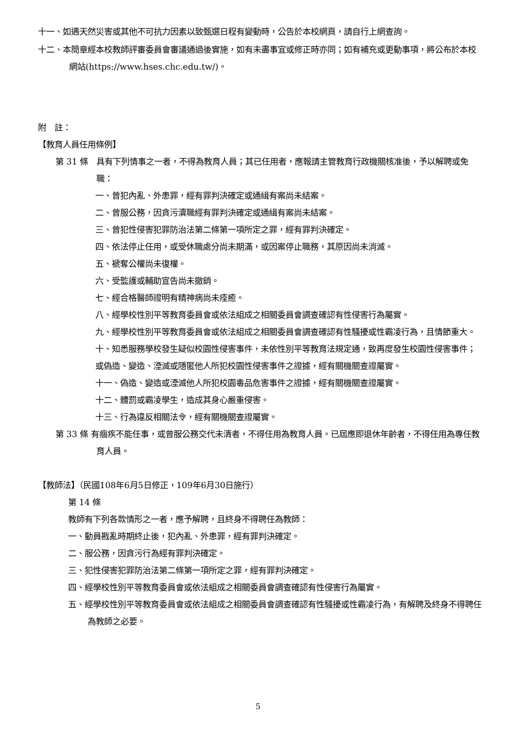十一、如遇天然災害或其他不可抗力因素以致甄選日程有變動時，公告於本校網頁，請自行上網查詢。
十二、本簡章經本校教師評審委員會審議通過後實施，如有未盡事宜或修正時亦同；如有補充或更動事項，將公布於本校網站(https://www.hses.chc.edu.tw/)。
附　註：
【教育人員任用條例】
第 31 條　具有下列情事之一者，不得為教育人員；其已任用者，應報請主管教育行政機關核准後，予以解聘或免職：
一、曾犯內亂、外患罪，經有罪判決確定或通緝有案尚未結案。
二、曾服公務，因貪污瀆職經有罪判決確定或通緝有案尚未結案。
三、曾犯性侵害犯罪防治法第二條第一項所定之罪，經有罪判決確定。
四、依法停止任用，或受休職處分尚未期滿，或因案停止職務，其原因尚未消滅。
五、褫奪公權尚未復權。
六、受監護或輔助宣告尚未撤銷。
七、經合格醫師證明有精神病尚未痊癒。
八、經學校性別平等教育委員會或依法組成之相關委員會調查確認有性侵害行為屬實。
九、經學校性別平等教育委員會或依法組成之相關委員會調查確認有性騷擾或性霸凌行為，且情節重大。
十、知悉服務學校發生疑似校園性侵害事件，未依性別平等教育法規定通，致再度發生校園性侵害事件；或偽造、變造、湮滅或隱匿他人所犯校園性侵害事件之證據，經有關機關查證屬實。
十一、偽造、變造或湮滅他人所犯校園毒品危害事件之證據，經有關機關查證屬實。
十二、體罰或霸凌學生，造成其身心嚴重侵害。
十三、行為違反相關法令，經有關機關查證屬實。
第 33 條 有痼疾不能任事，或曾服公務交代未清者，不得任用為教育人員。已屆應即退休年齡者，不得任用為專任教育人員。
【教師法】（民國108年6月5日修正，109年6月30日施行）
第 14 條
教師有下列各款情形之一者，應予解聘，且終身不得聘任為教師：
一、動員戡亂時期終止後，犯內亂、外患罪，經有罪判決確定。
二、服公務，因貪污行為經有罪判決確定。
三、犯性侵害犯罪防治法第二條第一項所定之罪，經有罪判決確定。
四、經學校性別平等教育委員會或依法組成之相關委員會調查確認有性侵害行為屬實。
五、經學校性別平等教育委員會或依法組成之相關委員會調查確認有性騷擾或性霸凌行為，有解聘及終身不得聘任為教師之必要。
5